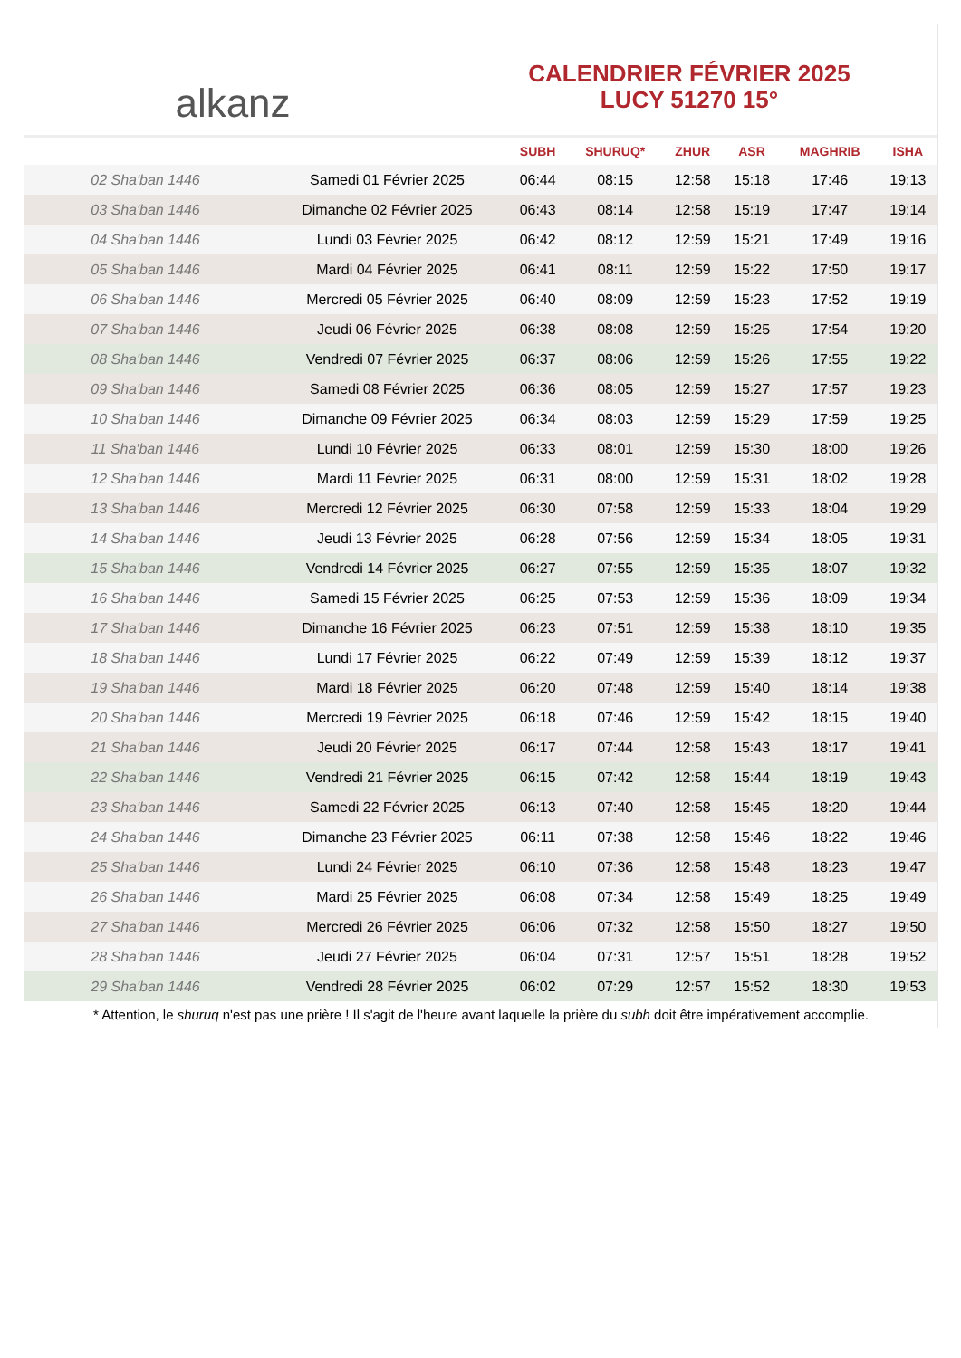alkanz
CALENDRIER FÉVRIER 2025
LUCY 51270 15°
| | | SUBH | SHURUQ* | ZHUR | ASR | MAGHRIB | ISHA |
| --- | --- | --- | --- | --- | --- | --- | --- |
| 02 Sha'ban 1446 | Samedi 01 Février 2025 | 06:44 | 08:15 | 12:58 | 15:18 | 17:46 | 19:13 |
| 03 Sha'ban 1446 | Dimanche 02 Février 2025 | 06:43 | 08:14 | 12:58 | 15:19 | 17:47 | 19:14 |
| 04 Sha'ban 1446 | Lundi 03 Février 2025 | 06:42 | 08:12 | 12:59 | 15:21 | 17:49 | 19:16 |
| 05 Sha'ban 1446 | Mardi 04 Février 2025 | 06:41 | 08:11 | 12:59 | 15:22 | 17:50 | 19:17 |
| 06 Sha'ban 1446 | Mercredi 05 Février 2025 | 06:40 | 08:09 | 12:59 | 15:23 | 17:52 | 19:19 |
| 07 Sha'ban 1446 | Jeudi 06 Février 2025 | 06:38 | 08:08 | 12:59 | 15:25 | 17:54 | 19:20 |
| 08 Sha'ban 1446 | Vendredi 07 Février 2025 | 06:37 | 08:06 | 12:59 | 15:26 | 17:55 | 19:22 |
| 09 Sha'ban 1446 | Samedi 08 Février 2025 | 06:36 | 08:05 | 12:59 | 15:27 | 17:57 | 19:23 |
| 10 Sha'ban 1446 | Dimanche 09 Février 2025 | 06:34 | 08:03 | 12:59 | 15:29 | 17:59 | 19:25 |
| 11 Sha'ban 1446 | Lundi 10 Février 2025 | 06:33 | 08:01 | 12:59 | 15:30 | 18:00 | 19:26 |
| 12 Sha'ban 1446 | Mardi 11 Février 2025 | 06:31 | 08:00 | 12:59 | 15:31 | 18:02 | 19:28 |
| 13 Sha'ban 1446 | Mercredi 12 Février 2025 | 06:30 | 07:58 | 12:59 | 15:33 | 18:04 | 19:29 |
| 14 Sha'ban 1446 | Jeudi 13 Février 2025 | 06:28 | 07:56 | 12:59 | 15:34 | 18:05 | 19:31 |
| 15 Sha'ban 1446 | Vendredi 14 Février 2025 | 06:27 | 07:55 | 12:59 | 15:35 | 18:07 | 19:32 |
| 16 Sha'ban 1446 | Samedi 15 Février 2025 | 06:25 | 07:53 | 12:59 | 15:36 | 18:09 | 19:34 |
| 17 Sha'ban 1446 | Dimanche 16 Février 2025 | 06:23 | 07:51 | 12:59 | 15:38 | 18:10 | 19:35 |
| 18 Sha'ban 1446 | Lundi 17 Février 2025 | 06:22 | 07:49 | 12:59 | 15:39 | 18:12 | 19:37 |
| 19 Sha'ban 1446 | Mardi 18 Février 2025 | 06:20 | 07:48 | 12:59 | 15:40 | 18:14 | 19:38 |
| 20 Sha'ban 1446 | Mercredi 19 Février 2025 | 06:18 | 07:46 | 12:59 | 15:42 | 18:15 | 19:40 |
| 21 Sha'ban 1446 | Jeudi 20 Février 2025 | 06:17 | 07:44 | 12:58 | 15:43 | 18:17 | 19:41 |
| 22 Sha'ban 1446 | Vendredi 21 Février 2025 | 06:15 | 07:42 | 12:58 | 15:44 | 18:19 | 19:43 |
| 23 Sha'ban 1446 | Samedi 22 Février 2025 | 06:13 | 07:40 | 12:58 | 15:45 | 18:20 | 19:44 |
| 24 Sha'ban 1446 | Dimanche 23 Février 2025 | 06:11 | 07:38 | 12:58 | 15:46 | 18:22 | 19:46 |
| 25 Sha'ban 1446 | Lundi 24 Février 2025 | 06:10 | 07:36 | 12:58 | 15:48 | 18:23 | 19:47 |
| 26 Sha'ban 1446 | Mardi 25 Février 2025 | 06:08 | 07:34 | 12:58 | 15:49 | 18:25 | 19:49 |
| 27 Sha'ban 1446 | Mercredi 26 Février 2025 | 06:06 | 07:32 | 12:58 | 15:50 | 18:27 | 19:50 |
| 28 Sha'ban 1446 | Jeudi 27 Février 2025 | 06:04 | 07:31 | 12:57 | 15:51 | 18:28 | 19:52 |
| 29 Sha'ban 1446 | Vendredi 28 Février 2025 | 06:02 | 07:29 | 12:57 | 15:52 | 18:30 | 19:53 |
* Attention, le shuruq n'est pas une prière ! Il s'agit de l'heure avant laquelle la prière du subh doit être impérativement accomplie.